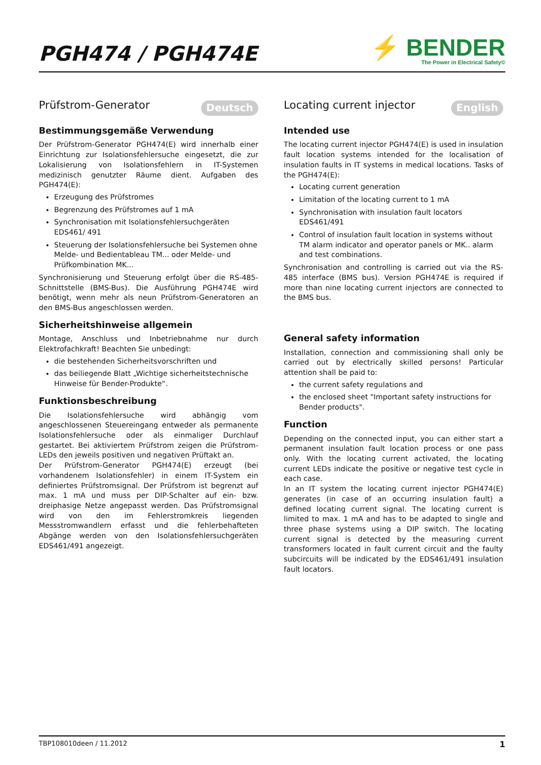PGH474 / PGH474E
⚡ BENDER
The Power in Electrical Safety©
Prüfstrom-Generator Deutsch
Bestimmungsgemäße Verwendung
Der Prüfstrom-Generator PGH474(E) wird innerhalb einer Einrichtung zur Isolationsfehlersuche eingesetzt, die zur Lokalisierung von Isolationsfehlern in IT-Systemen medizinisch genutzter Räume dient. Aufgaben des PGH474(E):
Erzeugung des Prüfstromes
Begrenzung des Prüfstromes auf 1 mA
Synchronisation mit Isolationsfehlersuchgeräten EDS461/ 491
Steuerung der Isolationsfehlersuche bei Systemen ohne Melde- und Bedientableau TM... oder Melde- und Prüfkombination MK...
Synchronisierung und Steuerung erfolgt über die RS-485-Schnittstelle (BMS-Bus). Die Ausführung PGH474E wird benötigt, wenn mehr als neun Prüfstrom-Generatoren an den BMS-Bus angeschlossen werden.
Sicherheitshinweise allgemein
Montage, Anschluss und Inbetriebnahme nur durch Elektrofachkraft! Beachten Sie unbedingt:
die bestehenden Sicherheitsvorschriften und
das beiliegende Blatt „Wichtige sicherheitstechnische Hinweise für Bender-Produkte“.
Funktionsbeschreibung
Die Isolationsfehlersuche wird abhängig vom angeschlossenen Steuereingang entweder als permanente Isolationsfehlersuche oder als einmaliger Durchlauf gestartet. Bei aktiviertem Prüfstrom zeigen die Prüfstrom-LEDs den jeweils positiven und negativen Prüftakt an.
Der Prüfstrom-Generator PGH474(E) erzeugt (bei vorhandenem Isolationsfehler) in einem IT-System ein definiertes Prüfstromsignal. Der Prüfstrom ist begrenzt auf max. 1 mA und muss per DIP-Schalter auf ein- bzw. dreiphasige Netze angepasst werden. Das Prüfstromsignal wird von den im Fehlerstromkreis liegenden Messstromwandlern erfasst und die fehlerbehafteten Abgänge werden von den Isolationsfehlersuchgeräten EDS461/491 angezeigt.
Locating current injector English
Intended use
The locating current injector PGH474(E) is used in insulation fault location systems intended for the localisation of insulation faults in IT systems in medical locations. Tasks of the PGH474(E):
Locating current generation
Limitation of the locating current to 1 mA
Synchronisation with insulation fault locators EDS461/491
Control of insulation fault location in systems without TM alarm indicator and operator panels or MK.. alarm and test combinations.
Synchronisation and controlling is carried out via the RS-485 interface (BMS bus). Version PGH474E is required if more than nine locating current injectors are connected to the BMS bus.
General safety information
Installation, connection and commissioning shall only be carried out by electrically skilled persons! Particular attention shall be paid to:
the current safety regulations and
the enclosed sheet "Important safety instructions for Bender products".
Function
Depending on the connected input, you can either start a permanent insulation fault location process or one pass only. With the locating current activated, the locating current LEDs indicate the positive or negative test cycle in each case.
In an IT system the locating current injector PGH474(E) generates (in case of an occurring insulation fault) a defined locating current signal. The locating current is limited to max. 1 mA and has to be adapted to single and three phase systems using a DIP switch. The locating current signal is detected by the measuring current transformers located in fault current circuit and the faulty subcircuits will be indicated by the EDS461/491 insulation fault locators.
TBP108010deen / 11.2012 1